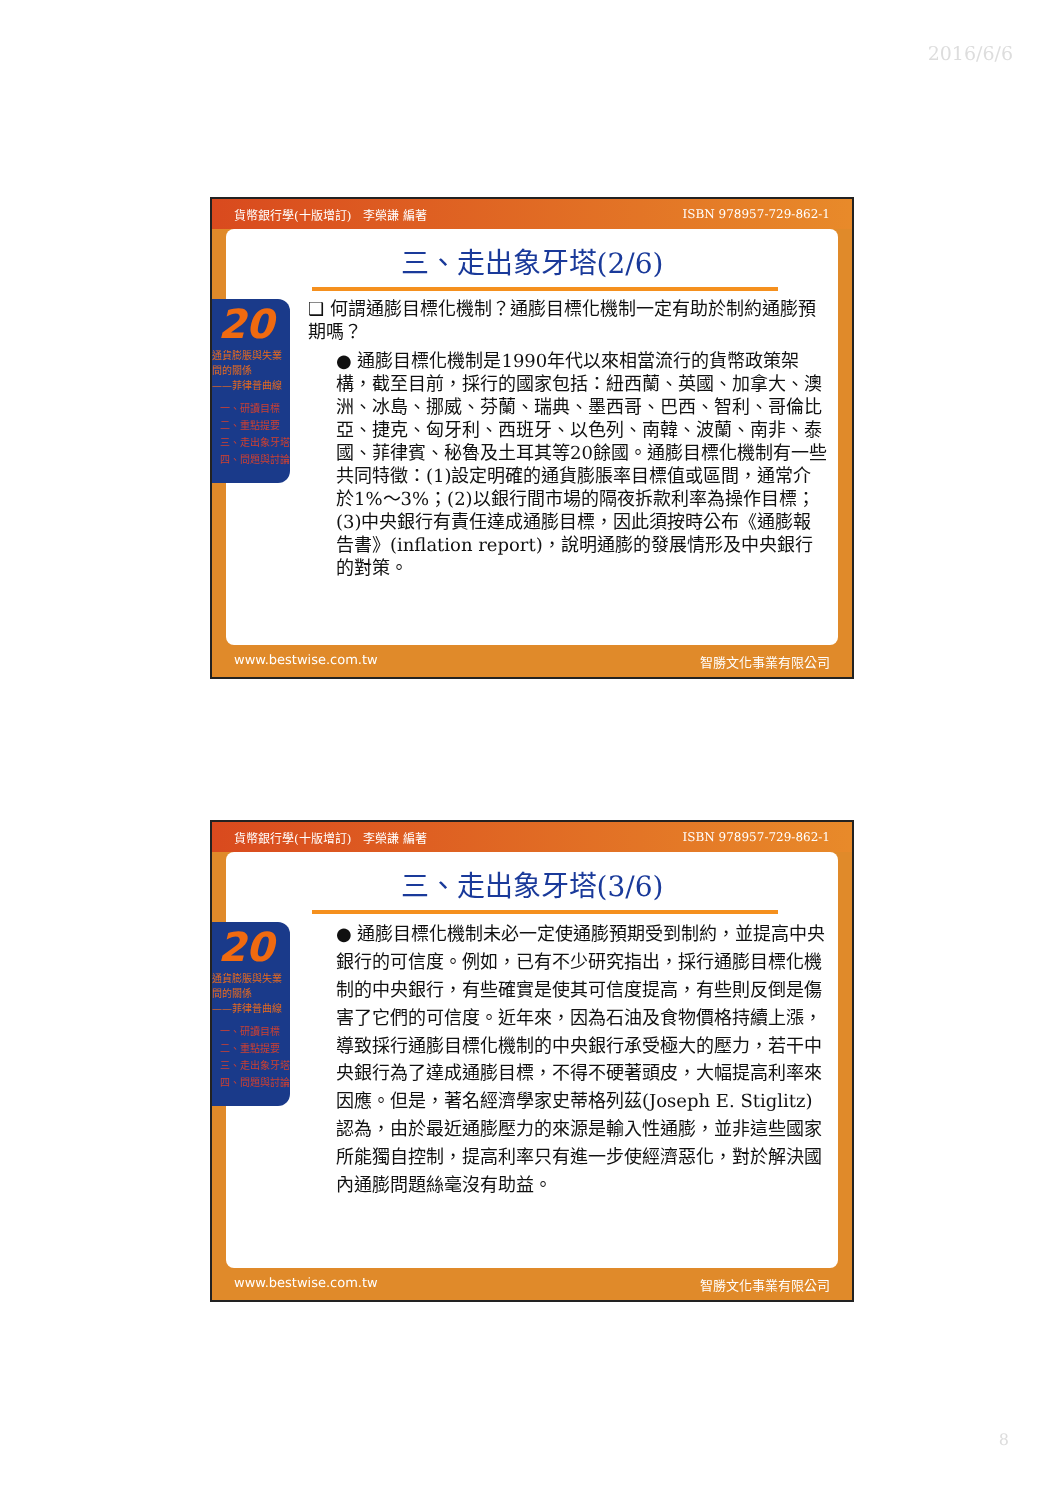2016/6/6
貨幣銀行學(十版增訂)　李榮謙 編著 ISBN 978957-729-862-1
三、走出象牙塔(2/6)
❑ 何謂通膨目標化機制？通膨目標化機制一定有助於制約通膨預期嗎？
● 通膨目標化機制是1990年代以來相當流行的貨幣政策架構，截至目前，採行的國家包括：紐西蘭、英國、加拿大、澳洲、冰島、挪威、芬蘭、瑞典、墨西哥、巴西、智利、哥倫比亞、捷克、匈牙利、西班牙、以色列、南韓、波蘭、南非、泰國、菲律賓、秘魯及土耳其等20餘國。通膨目標化機制有一些共同特徵：(1)設定明確的通貨膨脹率目標值或區間，通常介於1%～3%；(2)以銀行間市場的隔夜拆款利率為操作目標；(3)中央銀行有責任達成通膨目標，因此須按時公布《通膨報告書》(inflation report)，說明通膨的發展情形及中央銀行的對策。
20
通貨膨脹與失業間的關係
——菲律普曲線
一、研讀目標
二、重點提要
三、走出象牙塔
四、問題與討論
www.bestwise.com.tw 智勝文化事業有限公司
貨幣銀行學(十版增訂)　李榮謙 編著 ISBN 978957-729-862-1
三、走出象牙塔(3/6)
● 通膨目標化機制未必一定使通膨預期受到制約，並提高中央銀行的可信度。例如，已有不少研究指出，採行通膨目標化機制的中央銀行，有些確實是使其可信度提高，有些則反倒是傷害了它們的可信度。近年來，因為石油及食物價格持續上漲，導致採行通膨目標化機制的中央銀行承受極大的壓力，若干中央銀行為了達成通膨目標，不得不硬著頭皮，大幅提高利率來因應。但是，著名經濟學家史蒂格列茲(Joseph E. Stiglitz)認為，由於最近通膨壓力的來源是輸入性通膨，並非這些國家所能獨自控制，提高利率只有進一步使經濟惡化，對於解決國內通膨問題絲毫沒有助益。
20
通貨膨脹與失業間的關係
——菲律普曲線
一、研讀目標
二、重點提要
三、走出象牙塔
四、問題與討論
www.bestwise.com.tw 智勝文化事業有限公司
8